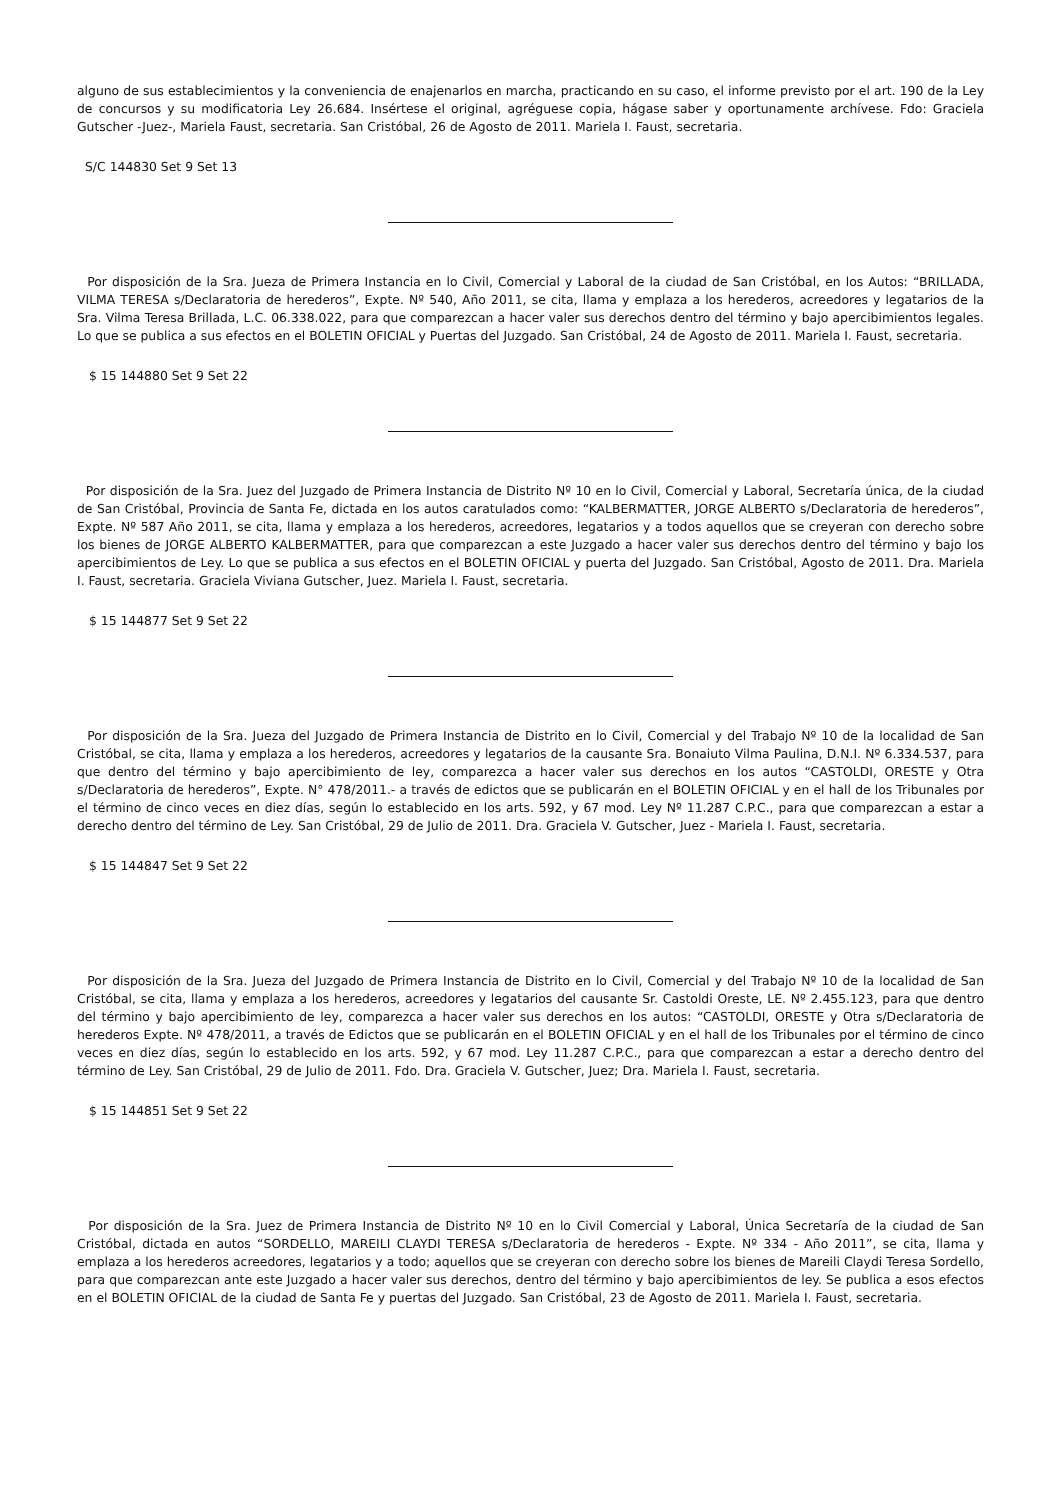alguno de sus establecimientos y la conveniencia de enajenarlos en marcha, practicando en su caso, el informe previsto por el art. 190 de la Ley de concursos y su modificatoria Ley 26.684. Insértese el original, agréguese copia, hágase saber y oportunamente archívese. Fdo: Graciela Gutscher -Juez-, Mariela Faust, secretaria. San Cristóbal, 26 de Agosto de 2011. Mariela I. Faust, secretaria.
S/C 144830 Set 9 Set 13
Por disposición de la Sra. Jueza de Primera Instancia en lo Civil, Comercial y Laboral de la ciudad de San Cristóbal, en los Autos: “BRILLADA, VILMA TERESA s/Declaratoria de herederos”, Expte. Nº 540, Año 2011, se cita, llama y emplaza a los herederos, acreedores y legatarios de la Sra. Vilma Teresa Brillada, L.C. 06.338.022, para que comparezcan a hacer valer sus derechos dentro del término y bajo apercibimientos legales. Lo que se publica a sus efectos en el BOLETIN OFICIAL y Puertas del Juzgado. San Cristóbal, 24 de Agosto de 2011. Mariela I. Faust, secretaria.
$ 15 144880 Set 9 Set 22
Por disposición de la Sra. Juez del Juzgado de Primera Instancia de Distrito Nº 10 en lo Civil, Comercial y Laboral, Secretaría única, de la ciudad de San Cristóbal, Provincia de Santa Fe, dictada en los autos caratulados como: “KALBERMATTER, JORGE ALBERTO s/Declaratoria de herederos”, Expte. Nº 587 Año 2011, se cita, llama y emplaza a los herederos, acreedores, legatarios y a todos aquellos que se creyeran con derecho sobre los bienes de JORGE ALBERTO KALBERMATTER, para que comparezcan a este Juzgado a hacer valer sus derechos dentro del término y bajo los apercibimientos de Ley. Lo que se publica a sus efectos en el BOLETIN OFICIAL y puerta del Juzgado. San Cristóbal, Agosto de 2011. Dra. Mariela I. Faust, secretaria. Graciela Viviana Gutscher, Juez. Mariela I. Faust, secretaria.
$ 15 144877 Set 9 Set 22
Por disposición de la Sra. Jueza del Juzgado de Primera Instancia de Distrito en lo Civil, Comercial y del Trabajo Nº 10 de la localidad de San Cristóbal, se cita, llama y emplaza a los herederos, acreedores y legatarios de la causante Sra. Bonaiuto Vilma Paulina, D.N.I. Nº 6.334.537, para que dentro del término y bajo apercibimiento de ley, comparezca a hacer valer sus derechos en los autos “CASTOLDI, ORESTE y Otra s/Declaratoria de herederos”, Expte. N° 478/2011.- a través de edictos que se publicarán en el BOLETIN OFICIAL y en el hall de los Tribunales por el término de cinco veces en diez días, según lo establecido en los arts. 592, y 67 mod. Ley Nº 11.287 C.P.C., para que comparezcan a estar a derecho dentro del término de Ley. San Cristóbal, 29 de Julio de 2011. Dra. Graciela V. Gutscher, Juez - Mariela I. Faust, secretaria.
$ 15 144847 Set 9 Set 22
Por disposición de la Sra. Jueza del Juzgado de Primera Instancia de Distrito en lo Civil, Comercial y del Trabajo Nº 10 de la localidad de San Cristóbal, se cita, llama y emplaza a los herederos, acreedores y legatarios del causante Sr. Castoldi Oreste, LE. Nº 2.455.123, para que dentro del término y bajo apercibimiento de ley, comparezca a hacer valer sus derechos en los autos: “CASTOLDI, ORESTE y Otra s/Declaratoria de herederos Expte. Nº 478/2011, a través de Edictos que se publicarán en el BOLETIN OFICIAL y en el hall de los Tribunales por el término de cinco veces en diez días, según lo establecido en los arts. 592, y 67 mod. Ley 11.287 C.P.C., para que comparezcan a estar a derecho dentro del término de Ley. San Cristóbal, 29 de Julio de 2011. Fdo. Dra. Graciela V. Gutscher, Juez; Dra. Mariela I. Faust, secretaria.
$ 15 144851 Set 9 Set 22
Por disposición de la Sra. Juez de Primera Instancia de Distrito Nº 10 en lo Civil Comercial y Laboral, Única Secretaría de la ciudad de San Cristóbal, dictada en autos “SORDELLO, MAREILI CLAYDI TERESA s/Declaratoria de herederos - Expte. Nº 334 - Año 2011”, se cita, llama y emplaza a los herederos acreedores, legatarios y a todo; aquellos que se creyeran con derecho sobre los bienes de Mareili Claydi Teresa Sordello, para que comparezcan ante este Juzgado a hacer valer sus derechos, dentro del término y bajo apercibimientos de ley. Se publica a esos efectos en el BOLETIN OFICIAL de la ciudad de Santa Fe y puertas del Juzgado. San Cristóbal, 23 de Agosto de 2011. Mariela I. Faust, secretaria.